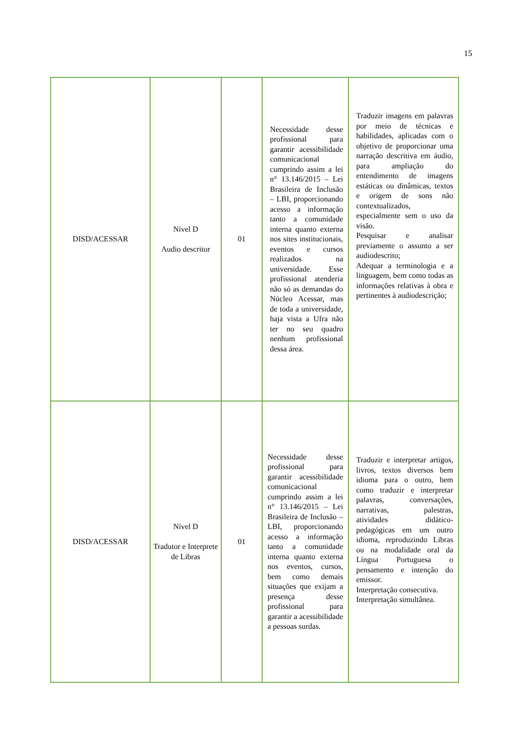15
| DISD/ACESSAR | Nível D Audio descritor | 01 | Necessidade desse profissional para garantir acessibilidade comunicacional cumprindo assim a lei n° 13.146/2015 – Lei Brasileira de Inclusão – LBI, proporcionando acesso a informação tanto a comunidade interna quanto externa nos sites institucionais, eventos e cursos realizados na universidade. Esse profissional atenderia não só as demandas do Núcleo Acessar, mas de toda a universidade, haja vista a Ufra não ter no seu quadro nenhum profissional dessa área. | Traduzir imagens em palavras por meio de técnicas e habilidades, aplicadas com o objetivo de proporcionar uma narração descritiva em áudio, para ampliação do entendimento de imagens estáticas ou dinâmicas, textos e origem de sons não contextualizados, especialmente sem o uso da visão. Pesquisar e analisar previamente o assunto a ser audiodescrito; Adequar a terminologia e a linguagem, bem como todas as informações relativas à obra e pertinentes à audiodescrição; |
| DISD/ACESSAR | Nível D Tradutor e Interprete de Libras | 01 | Necessidade desse profissional para garantir acessibilidade comunicacional cumprindo assim a lei n° 13.146/2015 – Lei Brasileira de Inclusão – LBI, proporcionando acesso a informação tanto a comunidade interna quanto externa nos eventos, cursos, bem como demais situações que exijam a presença desse profissional para garantir a acessibilidade a pessoas surdas. | Traduzir e interpretar artigos, livros, textos diversos bem idioma para o outro, bem como traduzir e interpretar palavras, conversações, narrativas, palestras, atividades didático-pedagógicas em um outro idioma, reproduzindo Libras ou na modalidade oral da Língua Portuguesa o pensamento e intenção do emissor. Interpretação consecutiva. Interpretação simultânea. |